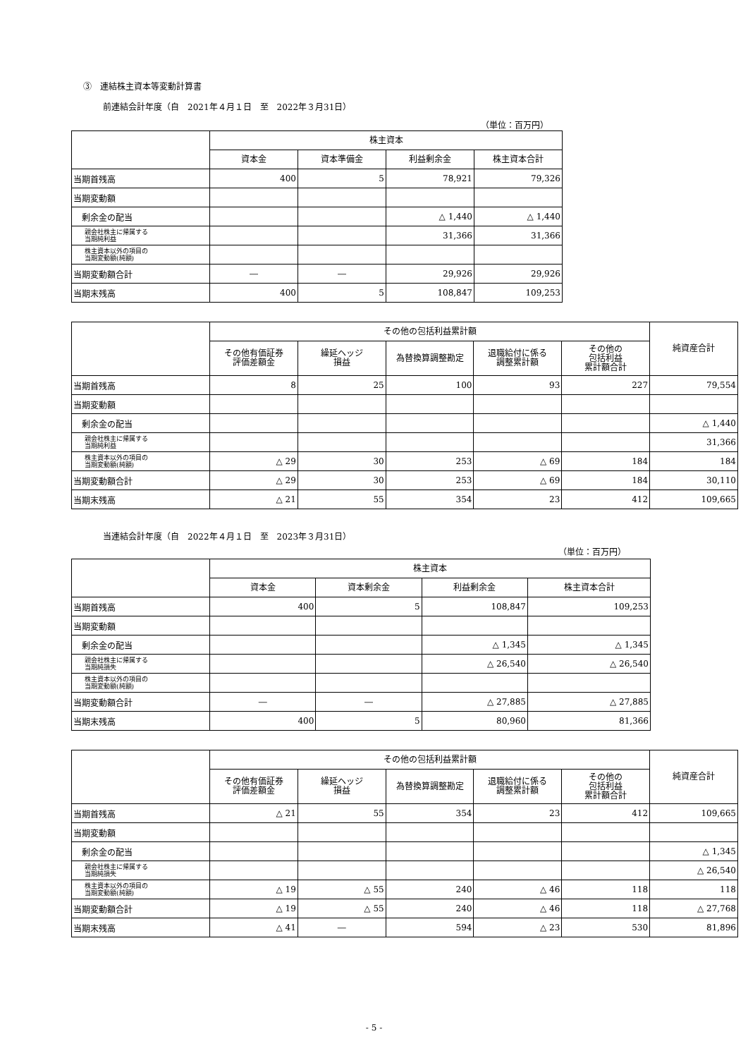③　連結株主資本等変動計算書
前連結会計年度（自　2021年４月１日　至　2022年３月31日）
（単位：百万円）
| | 株主資本 | | | |
| --- | --- | --- | --- | --- |
| | 資本金 | 資本準備金 | 利益剰余金 | 株主資本合計 |
| 当期首残高 | 400 | 5 | 78,921 | 79,326 |
| 当期変動額 | | | | |
| 剰余金の配当 | | | △ 1,440 | △ 1,440 |
| 親会社株主に帰属する 当期純利益 | | | 31,366 | 31,366 |
| 株主資本以外の項目の 当期変動額(純額) | | | | |
| 当期変動額合計 | ― | ― | 29,926 | 29,926 |
| 当期末残高 | 400 | 5 | 108,847 | 109,253 |
| | その他の包括利益累計額 | | | | | 純資産合計 |
| --- | --- | --- | --- | --- | --- | --- |
| | その他有価証券 評価差額金 | 繰延ヘッジ 損益 | 為替換算調整勘定 | 退職給付に係る 調整累計額 | その他の 包括利益 累計額合計 | |
| 当期首残高 | 8 | 25 | 100 | 93 | 227 | 79,554 |
| 当期変動額 | | | | | | |
| 剰余金の配当 | | | | | | △ 1,440 |
| 親会社株主に帰属する 当期純利益 | | | | | | 31,366 |
| 株主資本以外の項目の 当期変動額(純額) | △ 29 | 30 | 253 | △ 69 | 184 | 184 |
| 当期変動額合計 | △ 29 | 30 | 253 | △ 69 | 184 | 30,110 |
| 当期末残高 | △ 21 | 55 | 354 | 23 | 412 | 109,665 |
当連結会計年度（自　2022年４月１日　至　2023年３月31日）
（単位：百万円）
| | 株主資本 | | | |
| --- | --- | --- | --- | --- |
| | 資本金 | 資本剰余金 | 利益剰余金 | 株主資本合計 |
| 当期首残高 | 400 | 5 | 108,847 | 109,253 |
| 当期変動額 | | | | |
| 剰余金の配当 | | | △ 1,345 | △ 1,345 |
| 親会社株主に帰属する 当期純損失 | | | △ 26,540 | △ 26,540 |
| 株主資本以外の項目の 当期変動額(純額) | | | | |
| 当期変動額合計 | ― | ― | △ 27,885 | △ 27,885 |
| 当期末残高 | 400 | 5 | 80,960 | 81,366 |
| | その他の包括利益累計額 | | | | | 純資産合計 |
| --- | --- | --- | --- | --- | --- | --- |
| | その他有価証券 評価差額金 | 繰延ヘッジ 損益 | 為替換算調整勘定 | 退職給付に係る 調整累計額 | その他の 包括利益 累計額合計 | |
| 当期首残高 | △ 21 | 55 | 354 | 23 | 412 | 109,665 |
| 当期変動額 | | | | | | |
| 剰余金の配当 | | | | | | △ 1,345 |
| 親会社株主に帰属する 当期純損失 | | | | | | △ 26,540 |
| 株主資本以外の項目の 当期変動額(純額) | △ 19 | △ 55 | 240 | △ 46 | 118 | 118 |
| 当期変動額合計 | △ 19 | △ 55 | 240 | △ 46 | 118 | △ 27,768 |
| 当期末残高 | △ 41 | ― | 594 | △ 23 | 530 | 81,896 |
- 5 -